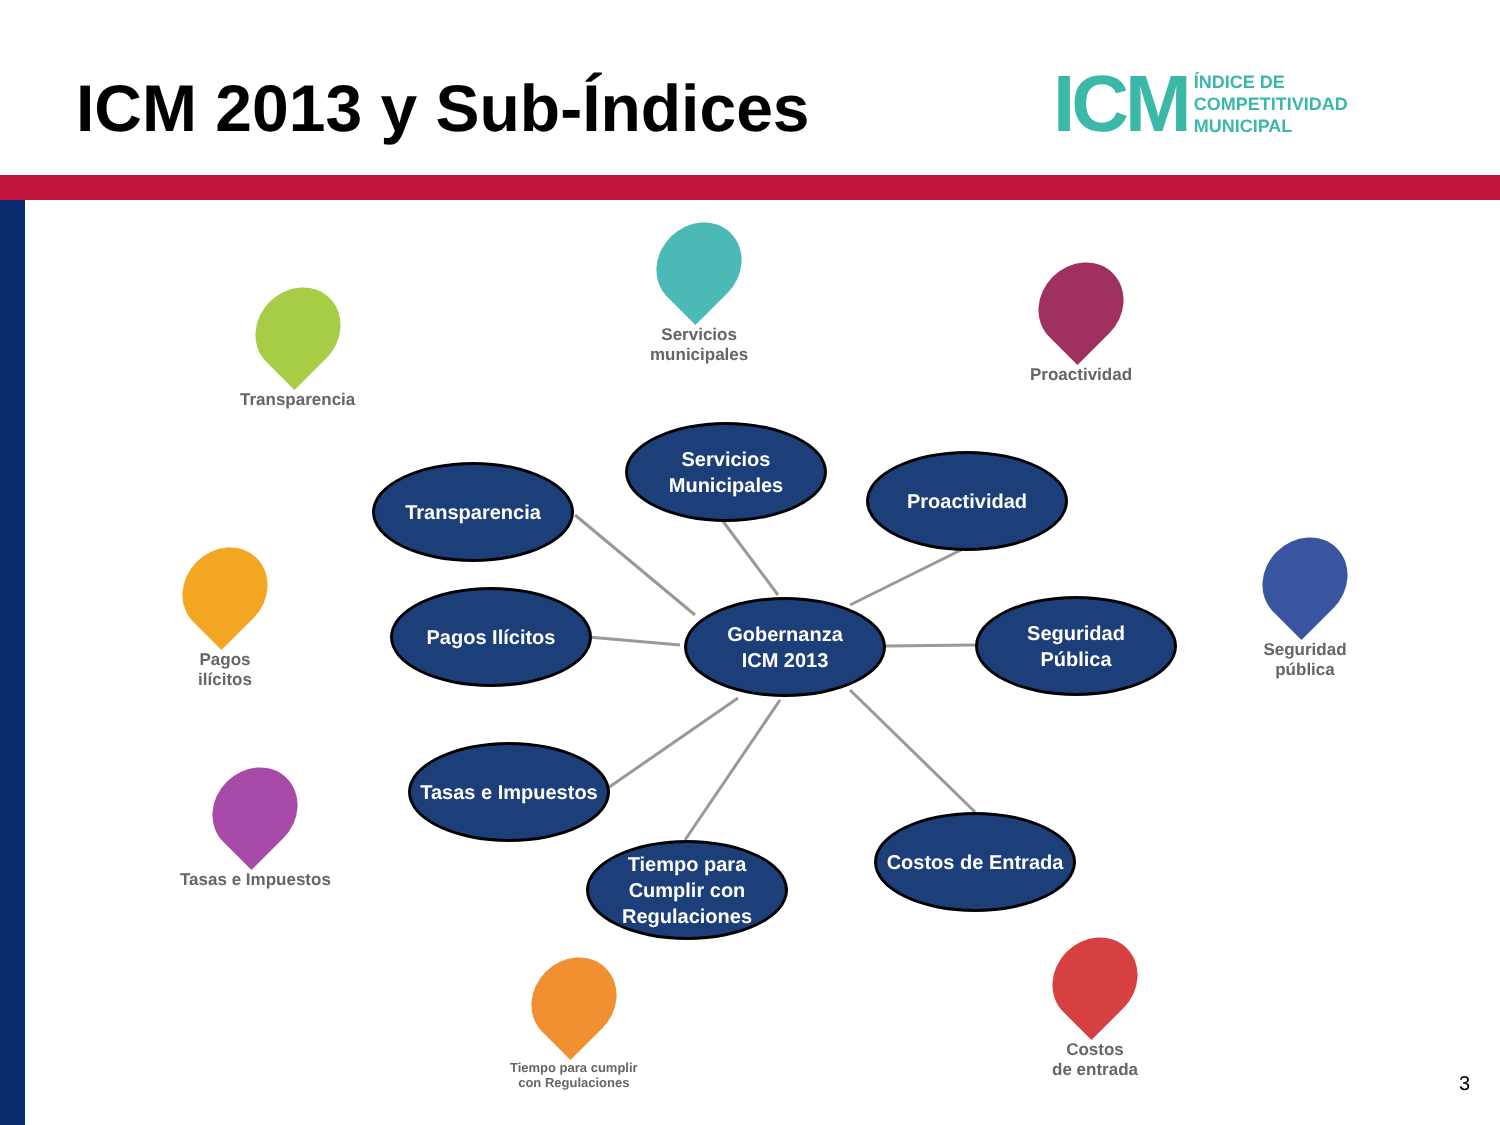ICM 2013 y Sub-Índices
ICM ÍNDICE DE
COMPETITIVIDAD
MUNICIPAL
Transparencia
Servicios
municipales
Proactividad
Pagos
ilícitos
Seguridad
pública
Tasas e Impuestos
Tiempo para cumplir
con Regulaciones
Costos
de entrada
Transparencia
Servicios
Municipales
Proactividad
Pagos Ilícitos
Gobernanza
ICM 2013
Seguridad
Pública
Tasas e Impuestos
Tiempo para
Cumplir con
Regulaciones
Costos de Entrada
3